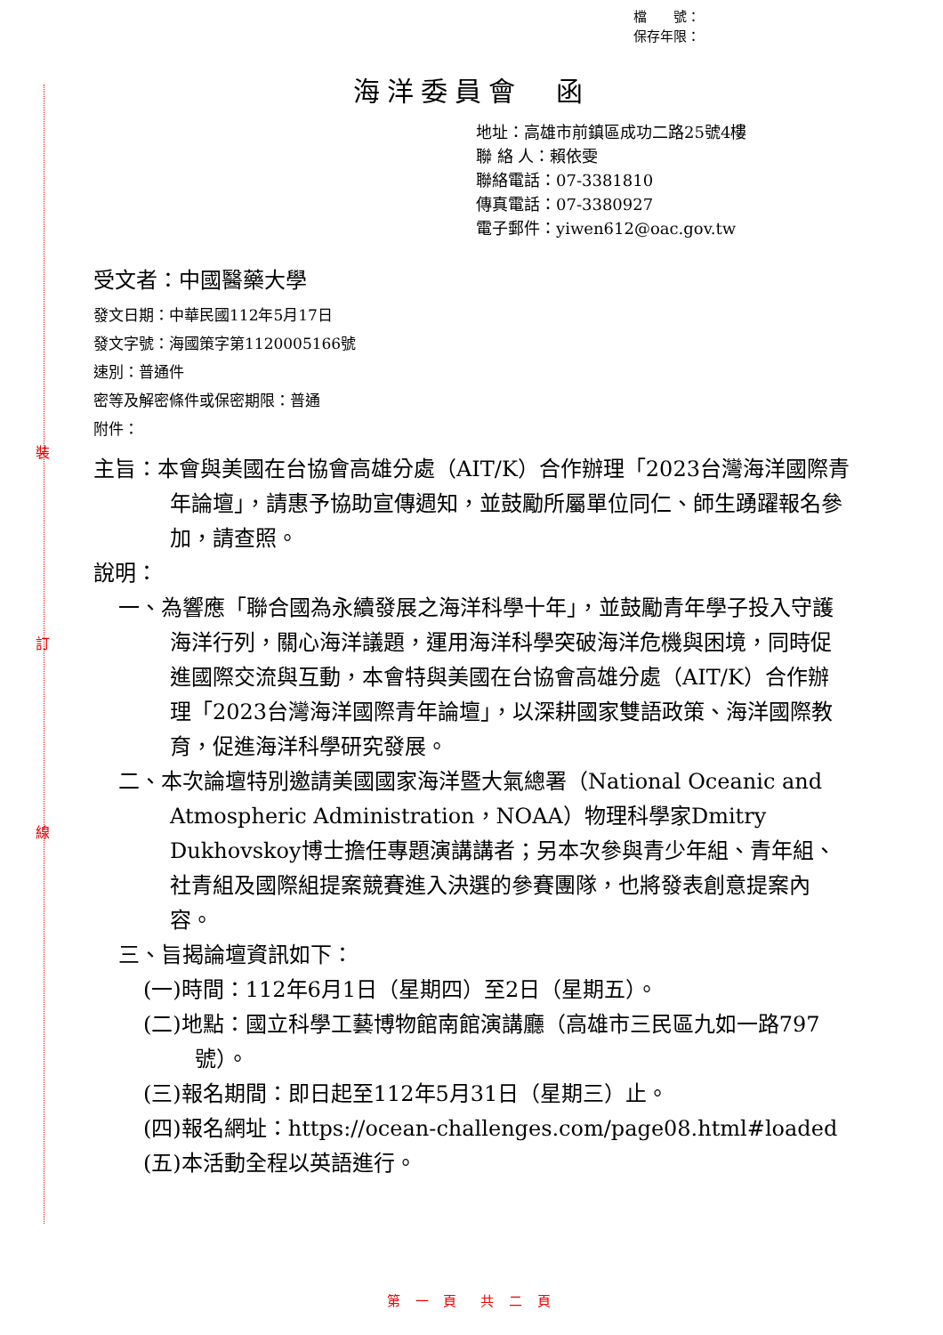裝
訂
線
檔　　號：
保存年限：
海洋委員會　函
地址：高雄市前鎮區成功二路25號4樓
聯 絡 人：賴依雯
聯絡電話：07-3381810
傳真電話：07-3380927
電子郵件：yiwen612@oac.gov.tw
受文者：中國醫藥大學
發文日期：中華民國112年5月17日
發文字號：海國策字第1120005166號
速別：普通件
密等及解密條件或保密期限：普通
附件：
主旨：本會與美國在台協會高雄分處（AIT/K）合作辦理「2023台灣海洋國際青年論壇」，請惠予協助宣傳週知，並鼓勵所屬單位同仁、師生踴躍報名參加，請查照。
說明：
一、為響應「聯合國為永續發展之海洋科學十年」，並鼓勵青年學子投入守護海洋行列，關心海洋議題，運用海洋科學突破海洋危機與困境，同時促進國際交流與互動，本會特與美國在台協會高雄分處（AIT/K）合作辦理「2023台灣海洋國際青年論壇」，以深耕國家雙語政策、海洋國際教育，促進海洋科學研究發展。
二、本次論壇特別邀請美國國家海洋暨大氣總署（National Oceanic and Atmospheric Administration，NOAA）物理科學家Dmitry Dukhovskoy博士擔任專題演講講者；另本次參與青少年組、青年組、社青組及國際組提案競賽進入決選的參賽團隊，也將發表創意提案內容。
三、旨揭論壇資訊如下：
(一)時間：112年6月1日（星期四）至2日（星期五）。
(二)地點：國立科學工藝博物館南館演講廳（高雄市三民區九如一路797號）。
(三)報名期間：即日起至112年5月31日（星期三）止。
(四)報名網址：https://ocean-challenges.com/page08.html#loaded
(五)本活動全程以英語進行。
第 一 頁　共 二 頁